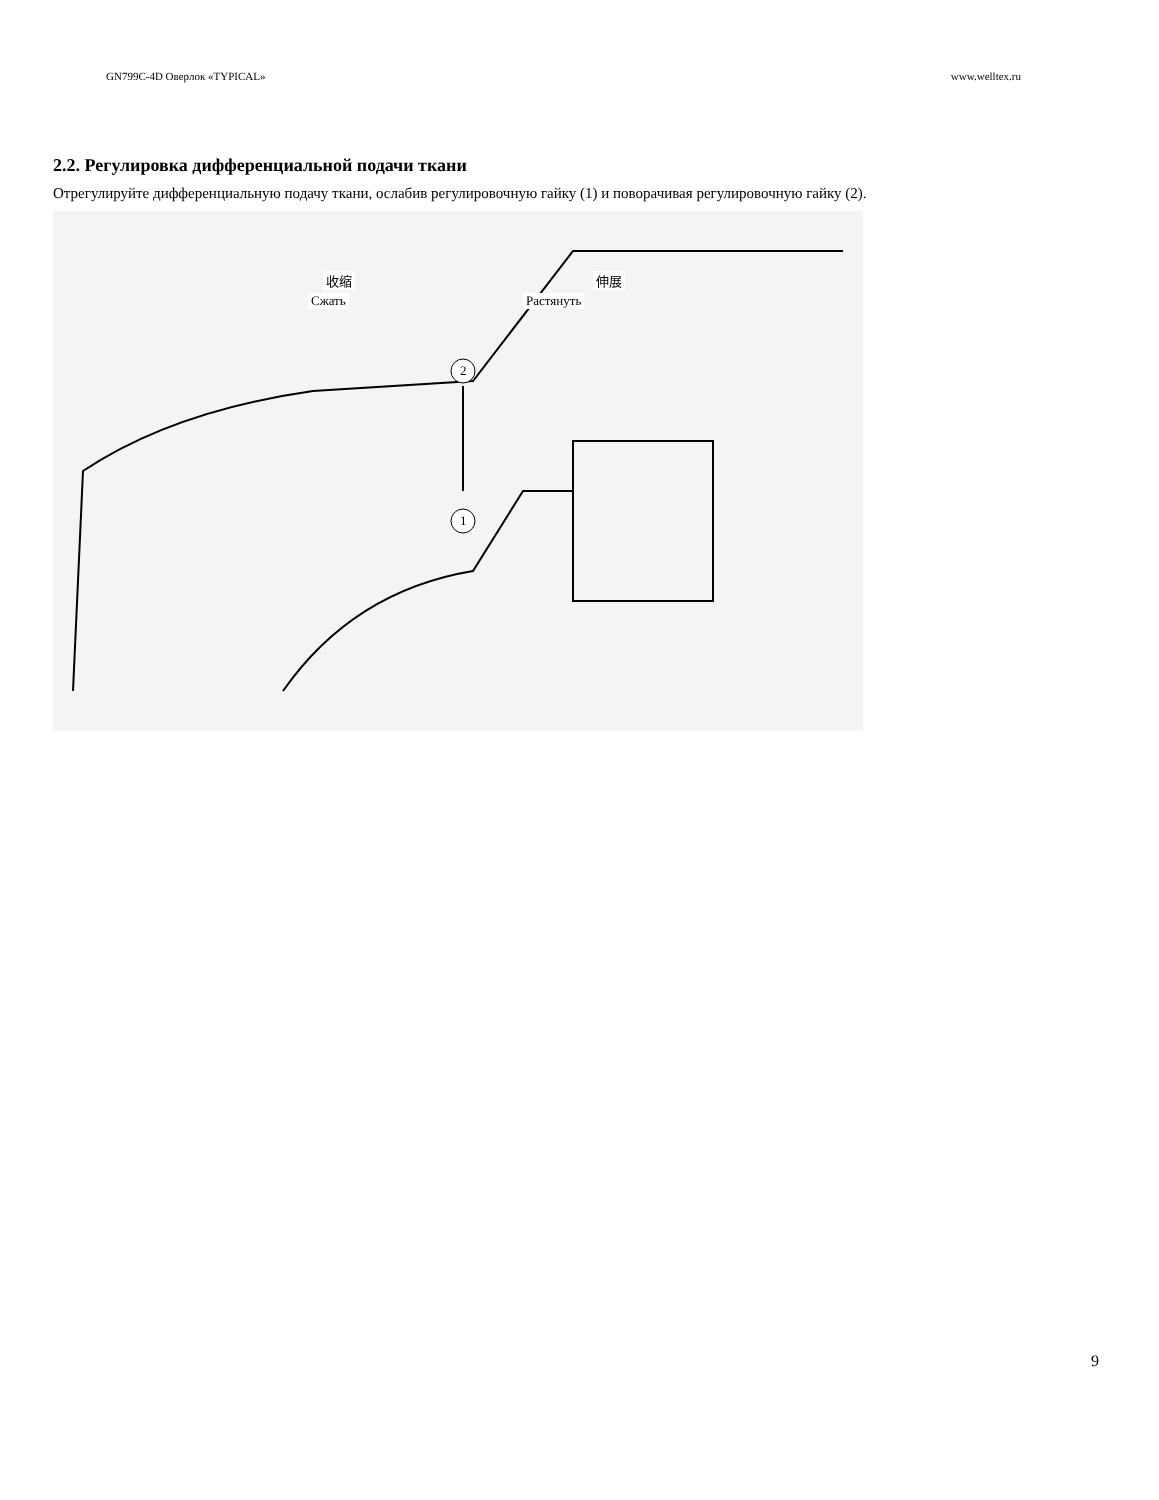GN799C-4D Оверлок «TYPICAL» www.welltex.ru
2.2. Регулировка дифференциальной подачи ткани
Отрегулируйте дифференциальную подачу ткани, ослабив регулировочную гайку (1) и поворачивая регулировочную гайку (2).
收缩 伸展
Сжать Растянуть
2
1
9